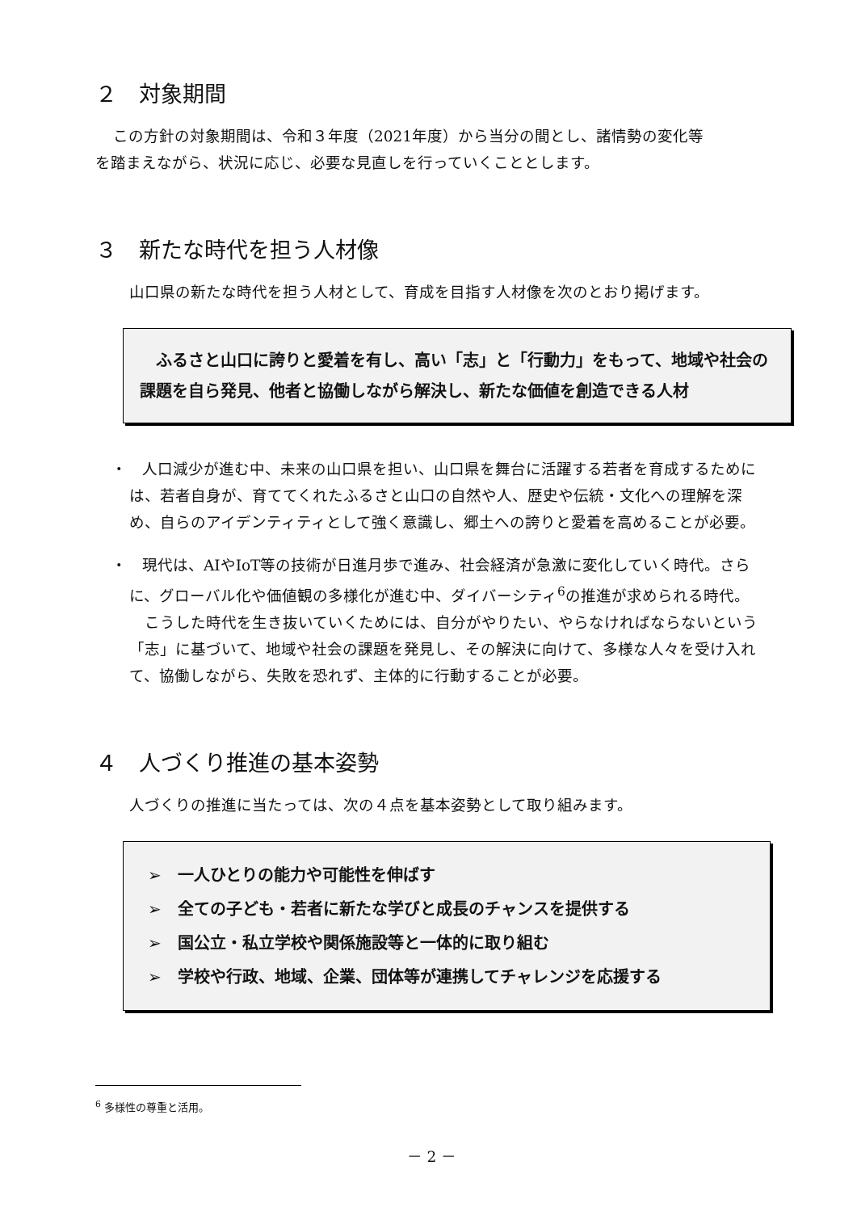２　対象期間
この方針の対象期間は、令和３年度（2021年度）から当分の間とし、諸情勢の変化等
を踏まえながら、状況に応じ、必要な見直しを行っていくこととします。
３　新たな時代を担う人材像
山口県の新たな時代を担う人材として、育成を目指す人材像を次のとおり掲げます。
　ふるさと山口に誇りと愛着を有し、高い「志」と「行動力」をもって、地域や社会の課題を自ら発見、他者と協働しながら解決し、新たな価値を創造できる人材
・　人口減少が進む中、未来の山口県を担い、山口県を舞台に活躍する若者を育成するためには、若者自身が、育ててくれたふるさと山口の自然や人、歴史や伝統・文化への理解を深め、自らのアイデンティティとして強く意識し、郷土への誇りと愛着を高めることが必要。
・　現代は、AIやIoT等の技術が日進月歩で進み、社会経済が急激に変化していく時代。さらに、グローバル化や価値観の多様化が進む中、ダイバーシティ<sup>6</sup>の推進が求められる時代。
こうした時代を生き抜いていくためには、自分がやりたい、やらなければならないという「志」に基づいて、地域や社会の課題を発見し、その解決に向けて、多様な人々を受け入れて、協働しながら、失敗を恐れず、主体的に行動することが必要。
４　人づくり推進の基本姿勢
人づくりの推進に当たっては、次の４点を基本姿勢として取り組みます。
➢　一人ひとりの能力や可能性を伸ばす
➢　全ての子ども・若者に新たな学びと成長のチャンスを提供する
➢　国公立・私立学校や関係施設等と一体的に取り組む
➢　学校や行政、地域、企業、団体等が連携してチャレンジを応援する
<sup>6</sup> 多様性の尊重と活用。
－ 2 －